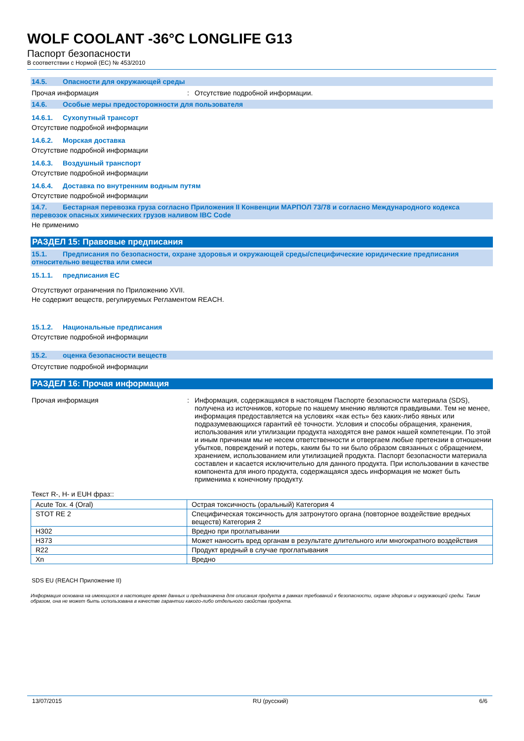WOLF COOLANT -36°C LONGLIFE G13
Паспорт безопасности
В соответствии с Нормой (ЕС) № 453/2010
14.5. Опасности для окружающей среды
Прочая информация : Отсутствие подробной информации.
14.6. Особые меры предосторожности для пользователя
14.6.1. Сухопутный трансорт
Отсутствие подробной информации
14.6.2. Морская доставка
Отсутствие подробной информации
14.6.3. Воздушный транспорт
Отсутствие подробной информации
14.6.4. Доставка по внутренним водным путям
Отсутствие подробной информации
14.7. Бестарная перевозка груза согласно Приложения II Конвенции МАРПОЛ 73/78 и согласно Международного кодекса перевозок опасных химических грузов наливом IBC Code
Не применимо
РАЗДЕЛ 15: Правовые предписания
15.1. Предписания по безопасности, охране здоровья и окружающей среды/специфические юридические предписания относительно вещества или смеси
15.1.1. предписания ЕС
Отсутствуют ограничения по Приложению XVII.
Не содержит веществ, регулируемых Регламентом REACH.
15.1.2. Национальные предписания
Отсутствие подробной информации
15.2. оценка безопасности веществ
Отсутствие подробной информации
РАЗДЕЛ 16: Прочая информация
Прочая информация : Информация, содержащаяся в настоящем Паспорте безопасности материала (SDS), получена из источников, которые по нашему мнению являются правдивыми. Тем не менее, информация предоставляется на условиях «как есть» без каких-либо явных или подразумевающихся гарантий её точности. Условия и способы обращения, хранения, использования или утилизации продукта находятся вне рамок нашей компетенции. По этой и иным причинам мы не несем ответственности и отвергаем любые претензии в отношении убытков, повреждений и потерь, каким бы то ни было образом связанных с обращением, хранением, использованием или утилизацией продукта. Паспорт безопасности материала составлен и касается исключительно для данного продукта. При использовании в качестве компонента для иного продукта, содержащаяся здесь информация не может быть применима к конечному продукту.
Текст R-, H- и EUH фраз::
| Acute Tox. 4 (Oral) | Острая токсичность (оральный) Категория 4 |
| STOT RE 2 | Специфическая токсичность для затронутого органа (повторное воздействие вредных веществ) Категория 2 |
| H302 | Вредно при проглатывании |
| H373 | Может наносить вред органам в результате длительного или многократного воздействия |
| R22 | Продукт вредный в случае проглатывания |
| Xn | Вредно |
SDS EU (REACH Приложение II)
Информация основана на имеющихся в настоящее время данных и предназначена для описания продукта в рамках требований к безопасности, охране здоровья и окружающей среды. Таким образом, она не может быть использована в качестве гарантии какого-либо отдельного свойства продукта.
13/07/2015 RU (русский) 6/6